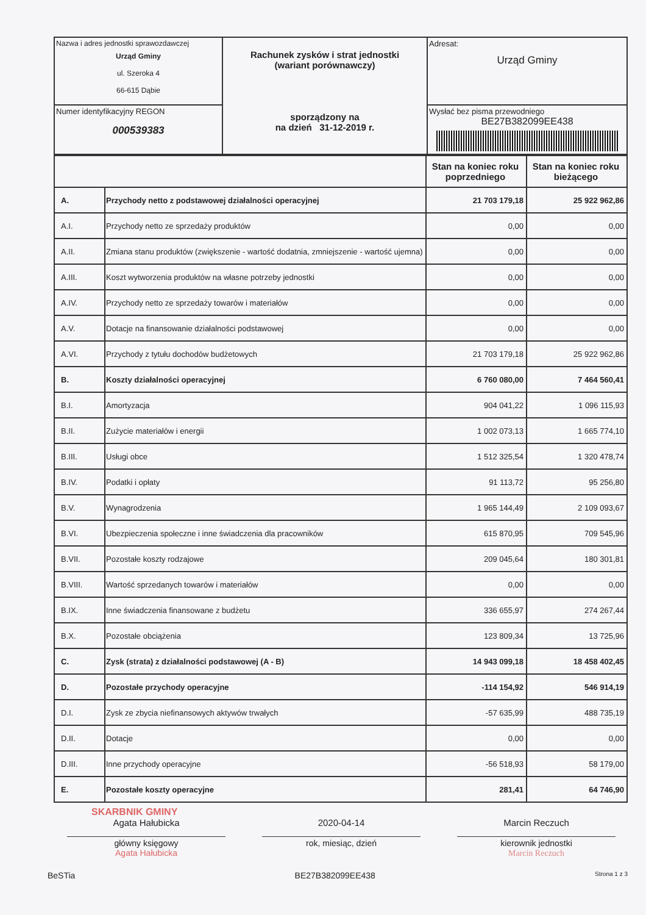| Nazwa i adres jednostki sprawozdawczej Urząd Gminy ul. Szeroka 4 66-615 Dąbie | Rachunek zysków i strat jednostki (wariant porównawczy) sporządzony na na dzień 31-12-2019 r. | Adresat: Urząd Gminy |
| Numer identyfikacyjny REGON 000539383 | | Wysłać bez pisma przewodniego BE27B382099EE438 |
| | | Stan na koniec roku poprzedniego | Stan na koniec roku bieżącego |
| --- | --- | --- | --- |
| A. | Przychody netto z podstawowej działalności operacyjnej | 21 703 179,18 | 25 922 962,86 |
| A.I. | Przychody netto ze sprzedaży produktów | 0,00 | 0,00 |
| A.II. | Zmiana stanu produktów (zwiększenie - wartość dodatnia, zmniejszenie - wartość ujemna) | 0,00 | 0,00 |
| A.III. | Koszt wytworzenia produktów na własne potrzeby jednostki | 0,00 | 0,00 |
| A.IV. | Przychody netto ze sprzedaży towarów i materiałów | 0,00 | 0,00 |
| A.V. | Dotacje na finansowanie działalności podstawowej | 0,00 | 0,00 |
| A.VI. | Przychody z tytułu dochodów budżetowych | 21 703 179,18 | 25 922 962,86 |
| B. | Koszty działalności operacyjnej | 6 760 080,00 | 7 464 560,41 |
| B.I. | Amortyzacja | 904 041,22 | 1 096 115,93 |
| B.II. | Zużycie materiałów i energii | 1 002 073,13 | 1 665 774,10 |
| B.III. | Usługi obce | 1 512 325,54 | 1 320 478,74 |
| B.IV. | Podatki i opłaty | 91 113,72 | 95 256,80 |
| B.V. | Wynagrodzenia | 1 965 144,49 | 2 109 093,67 |
| B.VI. | Ubezpieczenia społeczne i inne świadczenia dla pracowników | 615 870,95 | 709 545,96 |
| B.VII. | Pozostałe koszty rodzajowe | 209 045,64 | 180 301,81 |
| B.VIII. | Wartość sprzedanych towarów i materiałów | 0,00 | 0,00 |
| B.IX. | Inne świadczenia finansowane z budżetu | 336 655,97 | 274 267,44 |
| B.X. | Pozostałe obciążenia | 123 809,34 | 13 725,96 |
| C. | Zysk (strata) z działalności podstawowej (A - B) | 14 943 099,18 | 18 458 402,45 |
| D. | Pozostałe przychody operacyjne | -114 154,92 | 546 914,19 |
| D.I. | Zysk ze zbycia niefinansowych aktywów trwałych | -57 635,99 | 488 735,19 |
| D.II. | Dotacje | 0,00 | 0,00 |
| D.III. | Inne przychody operacyjne | -56 518,93 | 58 179,00 |
| E. | Pozostałe koszty operacyjne | 281,41 | 64 746,90 |
SKARBNIK GMINY
Agata Hałubicka 2020-04-14 Marcin Reczuch
główny księgowy
Agata Hałubicka
rok, miesiąc, dzień kierownik jednostki
Marcin Reczuch
BeSTia BE27B382099EE438 Strona 1 z 3